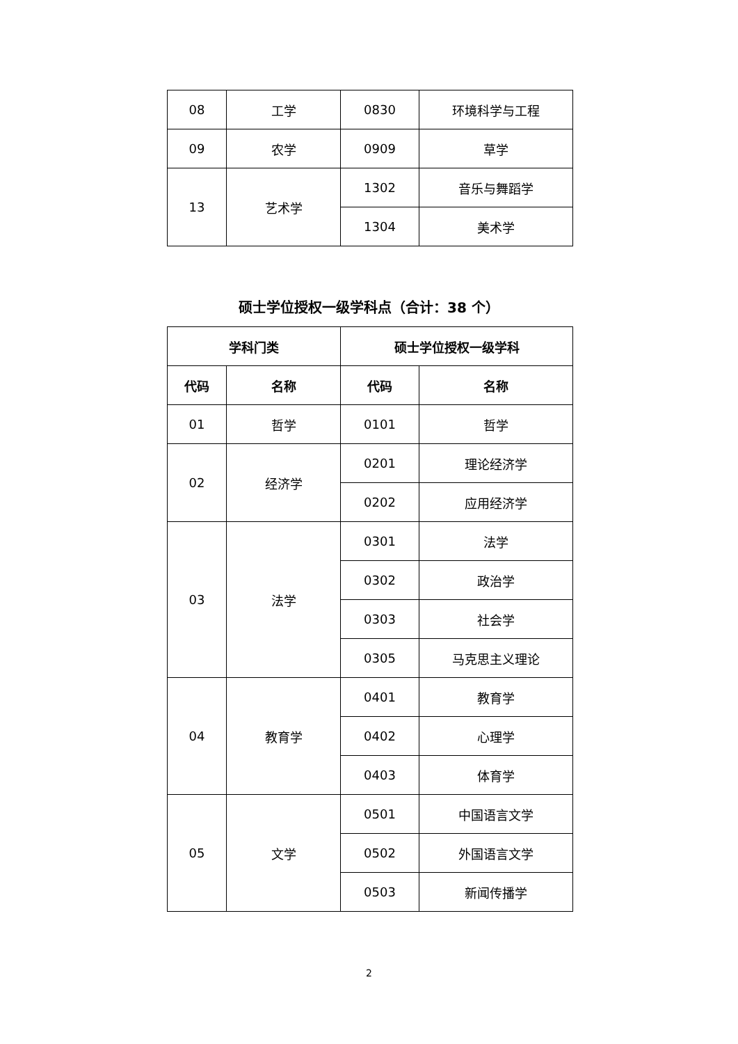| 08 | 工学 | 0830 | 环境科学与工程 |
| 09 | 农学 | 0909 | 草学 |
| 13 | 艺术学 | 1302 | 音乐与舞蹈学 |
| | | 1304 | 美术学 |
硕士学位授权一级学科点（合计：38 个）
| 学科门类 | | 硕士学位授权一级学科 | |
| --- | --- | --- | --- |
| 代码 | 名称 | 代码 | 名称 |
| 01 | 哲学 | 0101 | 哲学 |
| 02 | 经济学 | 0201 | 理论经济学 |
| | | 0202 | 应用经济学 |
| 03 | 法学 | 0301 | 法学 |
| | | 0302 | 政治学 |
| | | 0303 | 社会学 |
| | | 0305 | 马克思主义理论 |
| 04 | 教育学 | 0401 | 教育学 |
| | | 0402 | 心理学 |
| | | 0403 | 体育学 |
| 05 | 文学 | 0501 | 中国语言文学 |
| | | 0502 | 外国语言文学 |
| | | 0503 | 新闻传播学 |
2